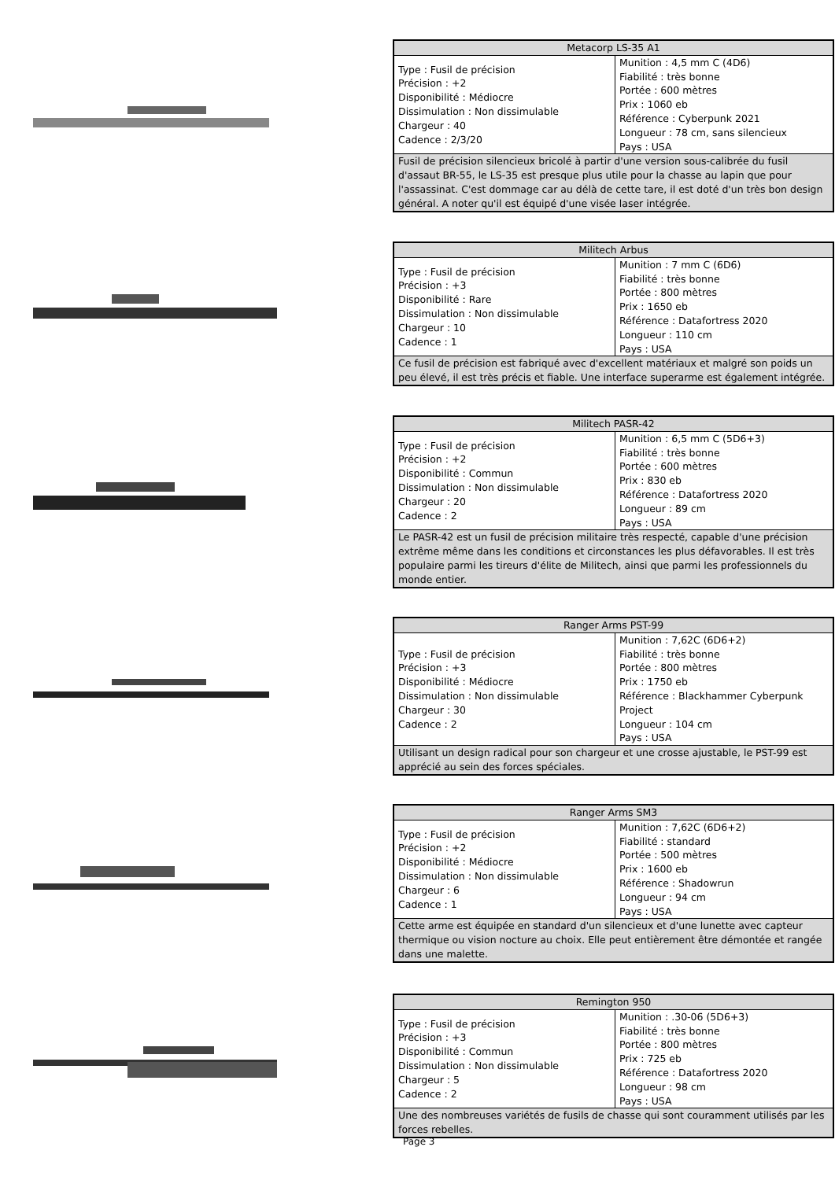| Metacorp LS-35 A1 | |
| --- | --- |
| Type : Fusil de précision Précision : +2 Disponibilité : Médiocre Dissimulation : Non dissimulable Chargeur : 40 Cadence : 2/3/20 | Munition : 4,5 mm C (4D6) Fiabilité : très bonne Portée : 600 mètres Prix : 1060 eb Référence : Cyberpunk 2021 Longueur : 78 cm, sans silencieux Pays : USA |
| Fusil de précision silencieux bricolé à partir d'une version sous-calibrée du fusil d'assaut BR-55, le LS-35 est presque plus utile pour la chasse au lapin que pour l'assassinat. C'est dommage car au délà de cette tare, il est doté d'un très bon design général. A noter qu'il est équipé d'une visée laser intégrée. | |
| Militech Arbus | |
| --- | --- |
| Type : Fusil de précision Précision : +3 Disponibilité : Rare Dissimulation : Non dissimulable Chargeur : 10 Cadence : 1 | Munition : 7 mm C (6D6) Fiabilité : très bonne Portée : 800 mètres Prix : 1650 eb Référence : Datafortress 2020 Longueur : 110 cm Pays : USA |
| Ce fusil de précision est fabriqué avec d'excellent matériaux et malgré son poids un peu élevé, il est très précis et fiable. Une interface superarme est également intégrée. | |
| Militech PASR-42 | |
| --- | --- |
| Type : Fusil de précision Précision : +2 Disponibilité : Commun Dissimulation : Non dissimulable Chargeur : 20 Cadence : 2 | Munition : 6,5 mm C (5D6+3) Fiabilité : très bonne Portée : 600 mètres Prix : 830 eb Référence : Datafortress 2020 Longueur : 89 cm Pays : USA |
| Le PASR-42 est un fusil de précision militaire très respecté, capable d'une précision extrême même dans les conditions et circonstances les plus défavorables. Il est très populaire parmi les tireurs d'élite de Militech, ainsi que parmi les professionnels du monde entier. | |
| Ranger Arms PST-99 | |
| --- | --- |
| Type : Fusil de précision Précision : +3 Disponibilité : Médiocre Dissimulation : Non dissimulable Chargeur : 30 Cadence : 2 | Munition : 7,62C (6D6+2) Fiabilité : très bonne Portée : 800 mètres Prix : 1750 eb Référence : Blackhammer Cyberpunk Project Longueur : 104 cm Pays : USA |
| Utilisant un design radical pour son chargeur et une crosse ajustable, le PST-99 est apprécié au sein des forces spéciales. | |
| Ranger Arms SM3 | |
| --- | --- |
| Type : Fusil de précision Précision : +2 Disponibilité : Médiocre Dissimulation : Non dissimulable Chargeur : 6 Cadence : 1 | Munition : 7,62C (6D6+2) Fiabilité : standard Portée : 500 mètres Prix : 1600 eb Référence : Shadowrun Longueur : 94 cm Pays : USA |
| Cette arme est équipée en standard d'un silencieux et d'une lunette avec capteur thermique ou vision nocture au choix. Elle peut entièrement être démontée et rangée dans une malette. | |
| Remington 950 | |
| --- | --- |
| Type : Fusil de précision Précision : +3 Disponibilité : Commun Dissimulation : Non dissimulable Chargeur : 5 Cadence : 2 | Munition : .30-06 (5D6+3) Fiabilité : très bonne Portée : 800 mètres Prix : 725 eb Référence : Datafortress 2020 Longueur : 98 cm Pays : USA |
| Une des nombreuses variétés de fusils de chasse qui sont couramment utilisés par les forces rebelles. | |
Page 3